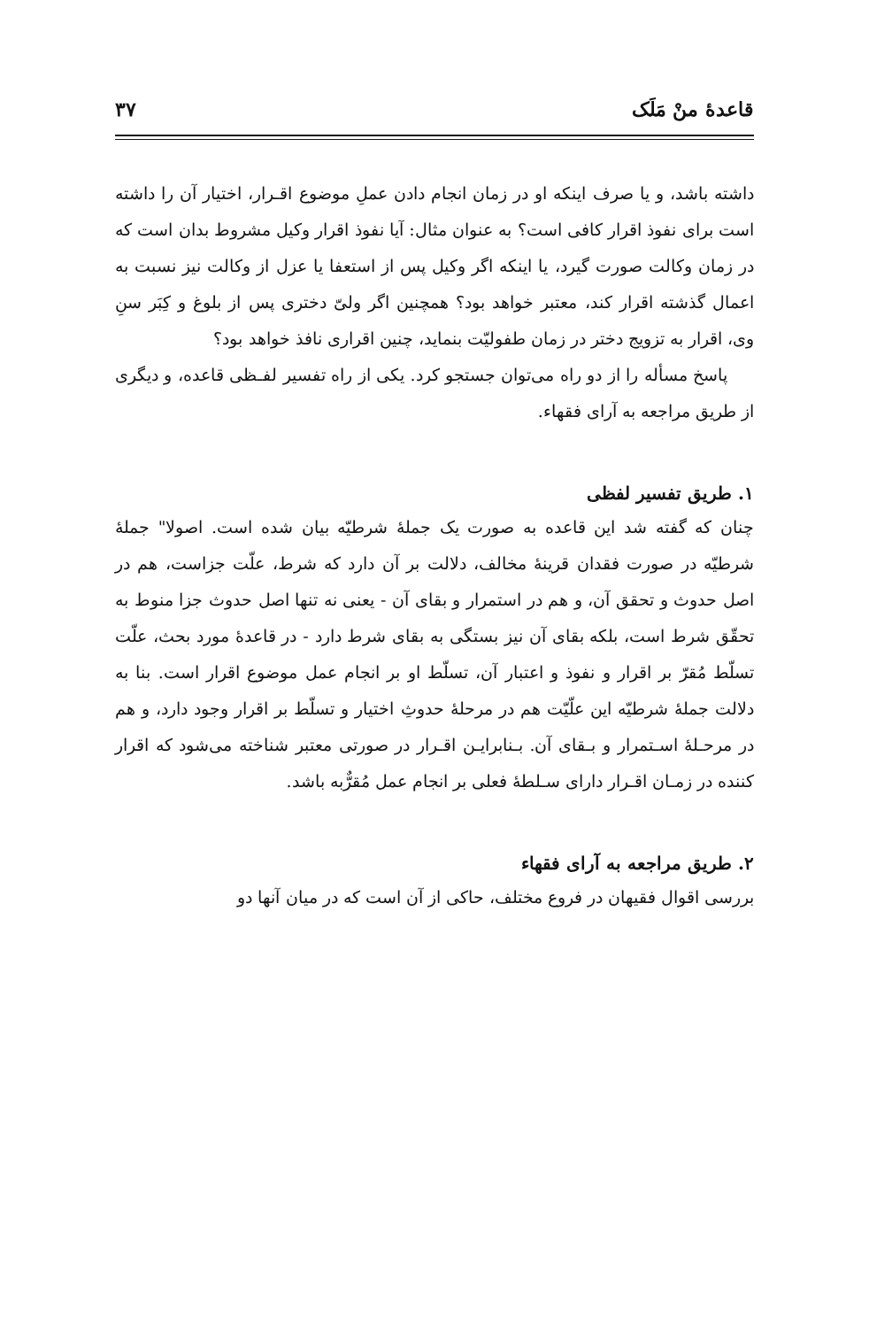قاعدهٔ منْ مَلَک ۳۷
داشته باشد، و یا صرف اینکه او در زمان انجام دادن عملِ موضوع اقـرار، اختیار آن را داشته است برای نفوذ اقرار کافی است؟ به عنوان مثال: آیا نفوذ اقرار وکیل مشروط بدان است که در زمان وکالت صورت گیرد، یا اینکه اگر وکیل پس از استعفا یا عزل از وکالت نیز نسبت به اعمال گذشته اقرار کند، معتبر خواهد بود؟ همچنین اگر ولیّ دختری پس از بلوغ و کِبَر سنِ وی، اقرار به تزویج دختر در زمان طفولیّت بنماید، چنین اقراری نافذ خواهد بود؟
پاسخ مسأله را از دو راه می‌توان جستجو کرد. یکی از راه تفسیر لفـظی قاعده، و دیگری از طریق مراجعه به آرای فقهاء.
۱. طریق تفسیر لفظی
چنان که گفته شد این قاعده به صورت یک جملهٔ شرطیّه بیان شده است. اصولا" جملهٔ شرطیّه در صورت فقدان قرینهٔ مخالف، دلالت بر آن دارد که شرط، علّت جزاست، هم در اصل حدوث و تحقق آن، و هم در استمرار و بقای آن - یعنی نه تنها اصل حدوث جزا منوط به تحقّق شرط است، بلکه بقای آن نیز بستگی به بقای شرط دارد - در قاعدهٔ مورد بحث، علّت تسلّط مُقرّ بر اقرار و نفوذ و اعتبار آن، تسلّط او بر انجام عمل موضوع اقرار است. بنا به دلالت جملهٔ شرطیّه این علّیّت هم در مرحلهٔ حدوثِ اختیار و تسلّط بر اقرار وجود دارد، و هم در مرحـلهٔ اسـتمرار و بـقای آن. بـنابرایـن اقـرار در صورتی معتبر شناخته می‌شود که اقرار کننده در زمـان اقـرار دارای سـلطهٔ فعلی بر انجام عمل مُقرٌّبه باشد.
۲. طریق مراجعه به آرای فقهاء
بررسی اقوال فقیهان در فروع مختلف، حاکی از آن است که در میان آنها دو